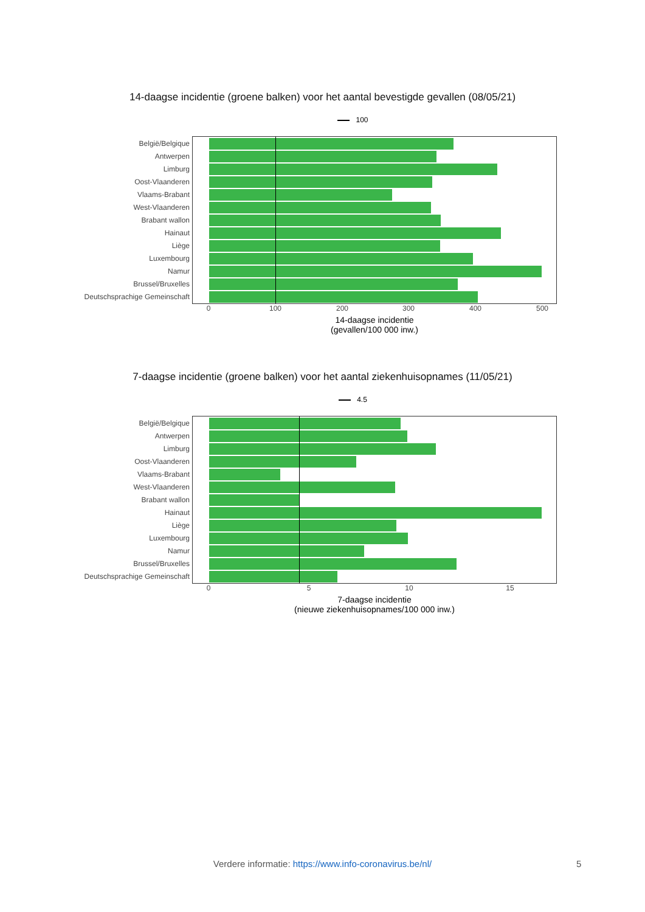14-daagse incidentie (groene balken) voor het aantal bevestigde gevallen (08/05/21)
100
België/Belgique
Antwerpen
Limburg
Oost-Vlaanderen
Vlaams-Brabant
West-Vlaanderen
Brabant wallon
Hainaut
Liège
Luxembourg
Namur
Brussel/Bruxelles
Deutschsprachige Gemeinschaft
0 100 200 300 400 500
14-daagse incidentie
(gevallen/100 000 inw.)
7-daagse incidentie (groene balken) voor het aantal ziekenhuisopnames (11/05/21)
4.5
België/Belgique
Antwerpen
Limburg
Oost-Vlaanderen
Vlaams-Brabant
West-Vlaanderen
Brabant wallon
Hainaut
Liège
Luxembourg
Namur
Brussel/Bruxelles
Deutschsprachige Gemeinschaft
0 5 10 15
7-daagse incidentie
(nieuwe ziekenhuisopnames/100 000 inw.)
Verdere informatie: https://www.info-coronavirus.be/nl/ 5